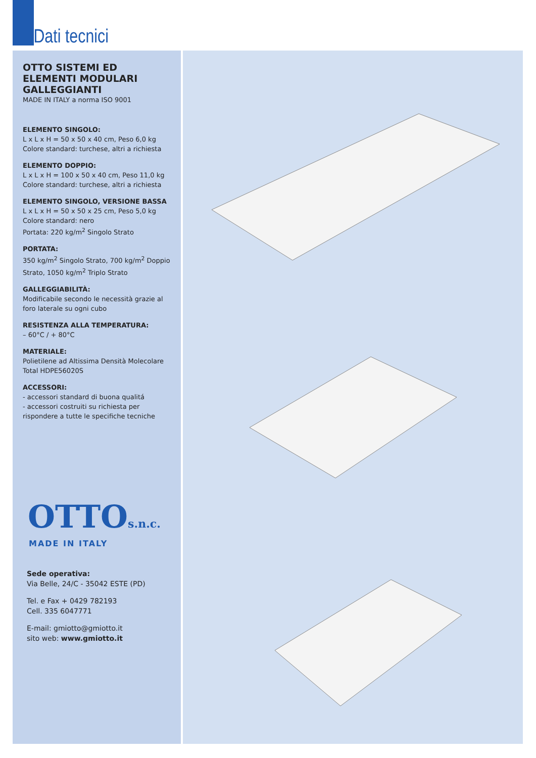Dati tecnici
OTTO SISTEMI ED ELEMENTI MODULARI GALLEGGIANTI
MADE IN ITALY a norma ISO 9001
ELEMENTO SINGOLO:
L x L x H = 50 x 50 x 40 cm, Peso 6,0 kg
Colore standard: turchese, altri a richiesta
ELEMENTO DOPPIO:
L x L x H = 100 x 50 x 40 cm, Peso 11,0 kg
Colore standard: turchese, altri a richiesta
ELEMENTO SINGOLO, VERSIONE BASSA
L x L x H = 50 x 50 x 25 cm, Peso 5,0 kg
Colore standard: nero
Portata: 220 kg/m<sup>2</sup> Singolo Strato
PORTATA:
350 kg/m<sup>2</sup> Singolo Strato, 700 kg/m<sup>2</sup> Doppio Strato, 1050 kg/m<sup>2</sup> Triplo Strato
GALLEGGIABILITÀ:
Modificabile secondo le necessità grazie al foro laterale su ogni cubo
RESISTENZA ALLA TEMPERATURA:
– 60°C / + 80°C
MATERIALE:
Polietilene ad Altissima Densità Molecolare Total HDPE56020S
ACCESSORI:
- accessori standard di buona qualitá
- accessori costruiti su richiesta per rispondere a tutte le specifiche tecniche
OTTOs.n.c.
MADE IN ITALY
Sede operativa:
Via Belle, 24/C - 35042 ESTE (PD)
Tel. e Fax + 0429 782193
Cell. 335 6047771
E-mail: gmiotto@gmiotto.it
sito web: www.gmiotto.it